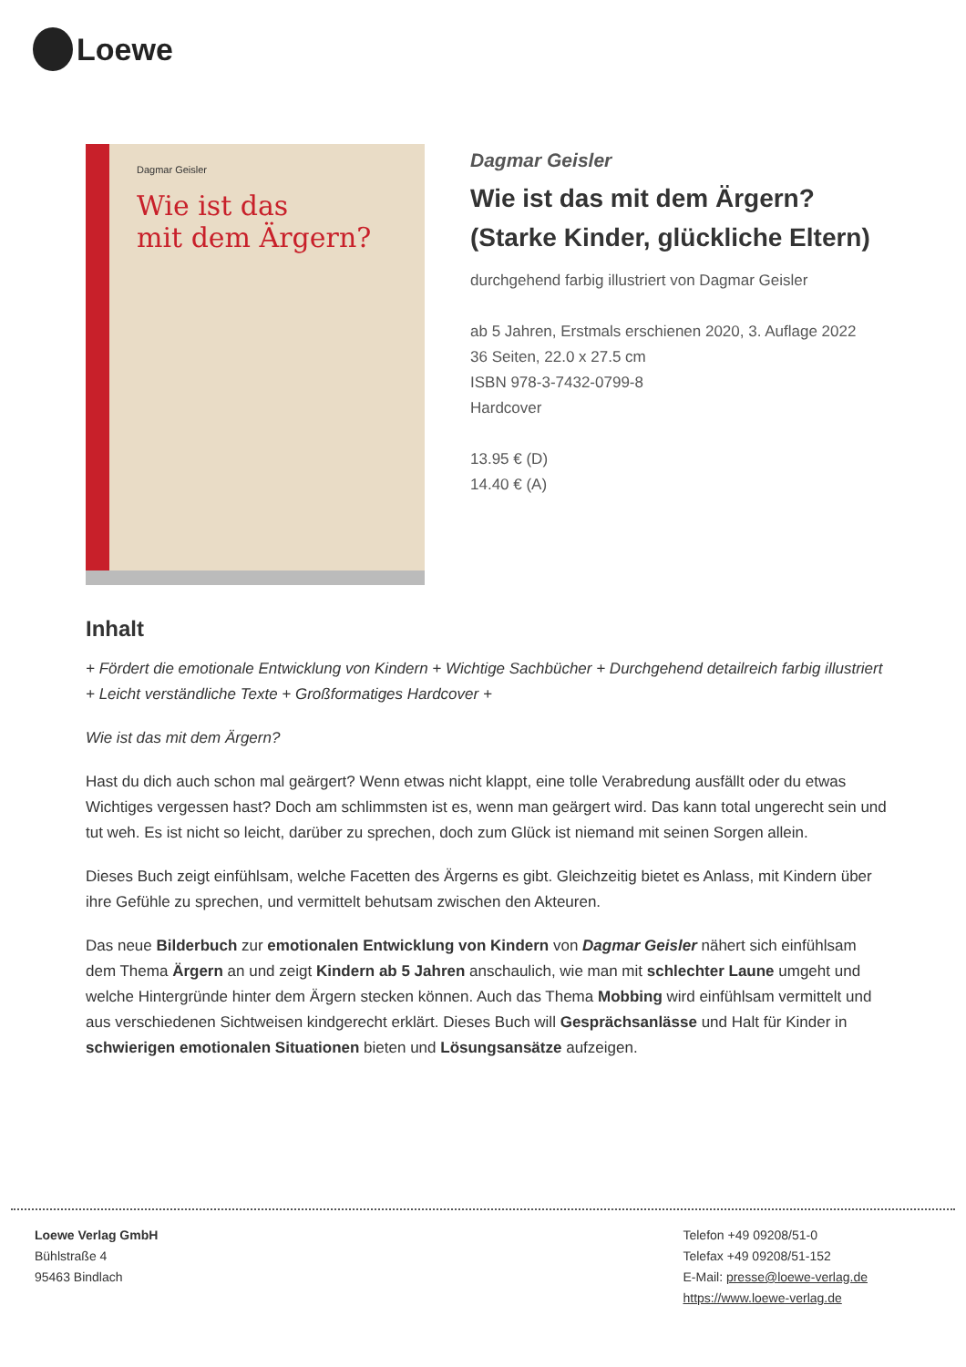Loewe
Dagmar Geisler
Wie ist das
mit dem Ärgern?
Dagmar Geisler
Wie ist das mit dem Ärgern? (Starke Kinder, glückliche Eltern)
durchgehend farbig illustriert von Dagmar Geisler
ab 5 Jahren, Erstmals erschienen 2020, 3. Auflage 2022
36 Seiten, 22.0 x 27.5 cm
ISBN 978-3-7432-0799-8
Hardcover
13.95 € (D)
14.40 € (A)
Inhalt
+ Fördert die emotionale Entwicklung von Kindern + Wichtige Sachbücher + Durchgehend detailreich farbig illustriert + Leicht verständliche Texte + Großformatiges Hardcover +
Wie ist das mit dem Ärgern?
Hast du dich auch schon mal geärgert? Wenn etwas nicht klappt, eine tolle Verabredung ausfällt oder du etwas Wichtiges vergessen hast? Doch am schlimmsten ist es, wenn man geärgert wird. Das kann total ungerecht sein und tut weh. Es ist nicht so leicht, darüber zu sprechen, doch zum Glück ist niemand mit seinen Sorgen allein.
Dieses Buch zeigt einfühlsam, welche Facetten des Ärgerns es gibt. Gleichzeitig bietet es Anlass, mit Kindern über ihre Gefühle zu sprechen, und vermittelt behutsam zwischen den Akteuren.
Das neue Bilderbuch zur emotionalen Entwicklung von Kindern von Dagmar Geisler nähert sich einfühlsam dem Thema Ärgern an und zeigt Kindern ab 5 Jahren anschaulich, wie man mit schlechter Laune umgeht und welche Hintergründe hinter dem Ärgern stecken können. Auch das Thema Mobbing wird einfühlsam vermittelt und aus verschiedenen Sichtweisen kindgerecht erklärt. Dieses Buch will Gesprächsanlässe und Halt für Kinder in schwierigen emotionalen Situationen bieten und Lösungsansätze aufzeigen.
Loewe Verlag GmbH
Bühlstraße 4
95463 Bindlach
Telefon +49 09208/51-0
Telefax +49 09208/51-152
E-Mail: presse@loewe-verlag.de
https://www.loewe-verlag.de